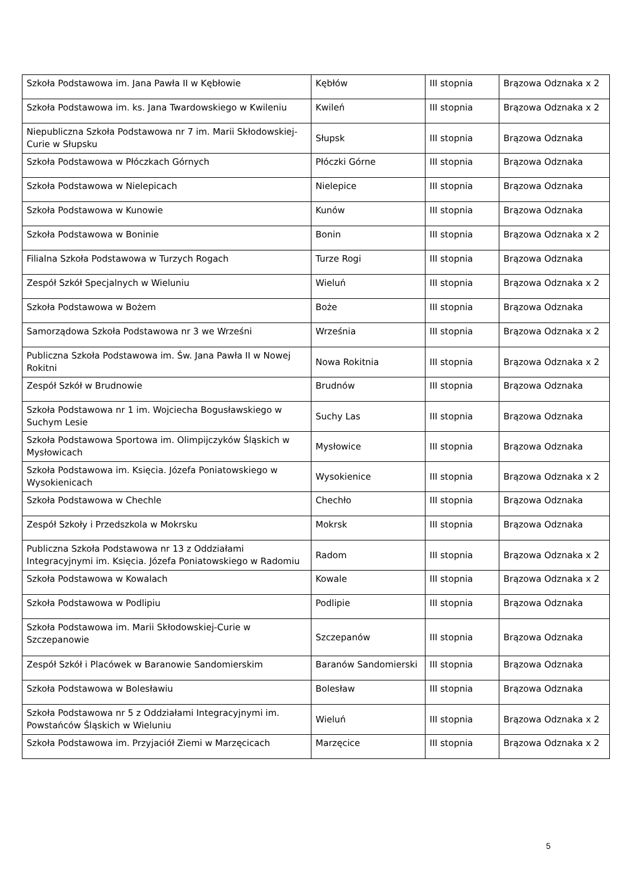| Szkoła Podstawowa im. Jana Pawła II w Kębłowie | Kębłów | III stopnia | Brązowa Odznaka x 2 |
| Szkoła Podstawowa im. ks. Jana Twardowskiego w Kwileniu | Kwileń | III stopnia | Brązowa Odznaka x 2 |
| Niepubliczna Szkoła Podstawowa nr 7 im. Marii Skłodowskiej-Curie w Słupsku | Słupsk | III stopnia | Brązowa Odznaka |
| Szkoła Podstawowa w Płóczkach Górnych | Płóczki Górne | III stopnia | Brązowa Odznaka |
| Szkoła Podstawowa w Nielepicach | Nielepice | III stopnia | Brązowa Odznaka |
| Szkoła Podstawowa w Kunowie | Kunów | III stopnia | Brązowa Odznaka |
| Szkoła Podstawowa w Boninie | Bonin | III stopnia | Brązowa Odznaka x 2 |
| Filialna Szkoła Podstawowa w Turzych Rogach | Turze Rogi | III stopnia | Brązowa Odznaka |
| Zespół Szkół Specjalnych w Wieluniu | Wieluń | III stopnia | Brązowa Odznaka x 2 |
| Szkoła Podstawowa w Bożem | Boże | III stopnia | Brązowa Odznaka |
| Samorządowa Szkoła Podstawowa nr 3 we Wrześni | Września | III stopnia | Brązowa Odznaka x 2 |
| Publiczna Szkoła Podstawowa im. Św. Jana Pawła II w Nowej Rokitni | Nowa Rokitnia | III stopnia | Brązowa Odznaka x 2 |
| Zespół Szkół w Brudnowie | Brudnów | III stopnia | Brązowa Odznaka |
| Szkoła Podstawowa nr 1 im. Wojciecha Bogusławskiego w Suchym Lesie | Suchy Las | III stopnia | Brązowa Odznaka |
| Szkoła Podstawowa Sportowa im. Olimpijczyków Śląskich w Mysłowicach | Mysłowice | III stopnia | Brązowa Odznaka |
| Szkoła Podstawowa im. Księcia. Józefa Poniatowskiego w Wysokienicach | Wysokienice | III stopnia | Brązowa Odznaka x 2 |
| Szkoła Podstawowa w Chechle | Chechło | III stopnia | Brązowa Odznaka |
| Zespół Szkoły i Przedszkola w Mokrsku | Mokrsk | III stopnia | Brązowa Odznaka |
| Publiczna Szkoła Podstawowa nr 13 z Oddziałami Integracyjnymi im. Księcia. Józefa Poniatowskiego w Radomiu | Radom | III stopnia | Brązowa Odznaka x 2 |
| Szkoła Podstawowa w Kowalach | Kowale | III stopnia | Brązowa Odznaka x 2 |
| Szkoła Podstawowa w Podlipiu | Podlipie | III stopnia | Brązowa Odznaka |
| Szkoła Podstawowa im. Marii Skłodowskiej-Curie w Szczepanowie | Szczepanów | III stopnia | Brązowa Odznaka |
| Zespół Szkół i Placówek w Baranowie Sandomierskim | Baranów Sandomierski | III stopnia | Brązowa Odznaka |
| Szkoła Podstawowa w Bolesławiu | Bolesław | III stopnia | Brązowa Odznaka |
| Szkoła Podstawowa nr 5 z Oddziałami Integracyjnymi im. Powstańców Śląskich w Wieluniu | Wieluń | III stopnia | Brązowa Odznaka x 2 |
| Szkoła Podstawowa im. Przyjaciół Ziemi w Marzęcicach | Marzęcice | III stopnia | Brązowa Odznaka x 2 |
5